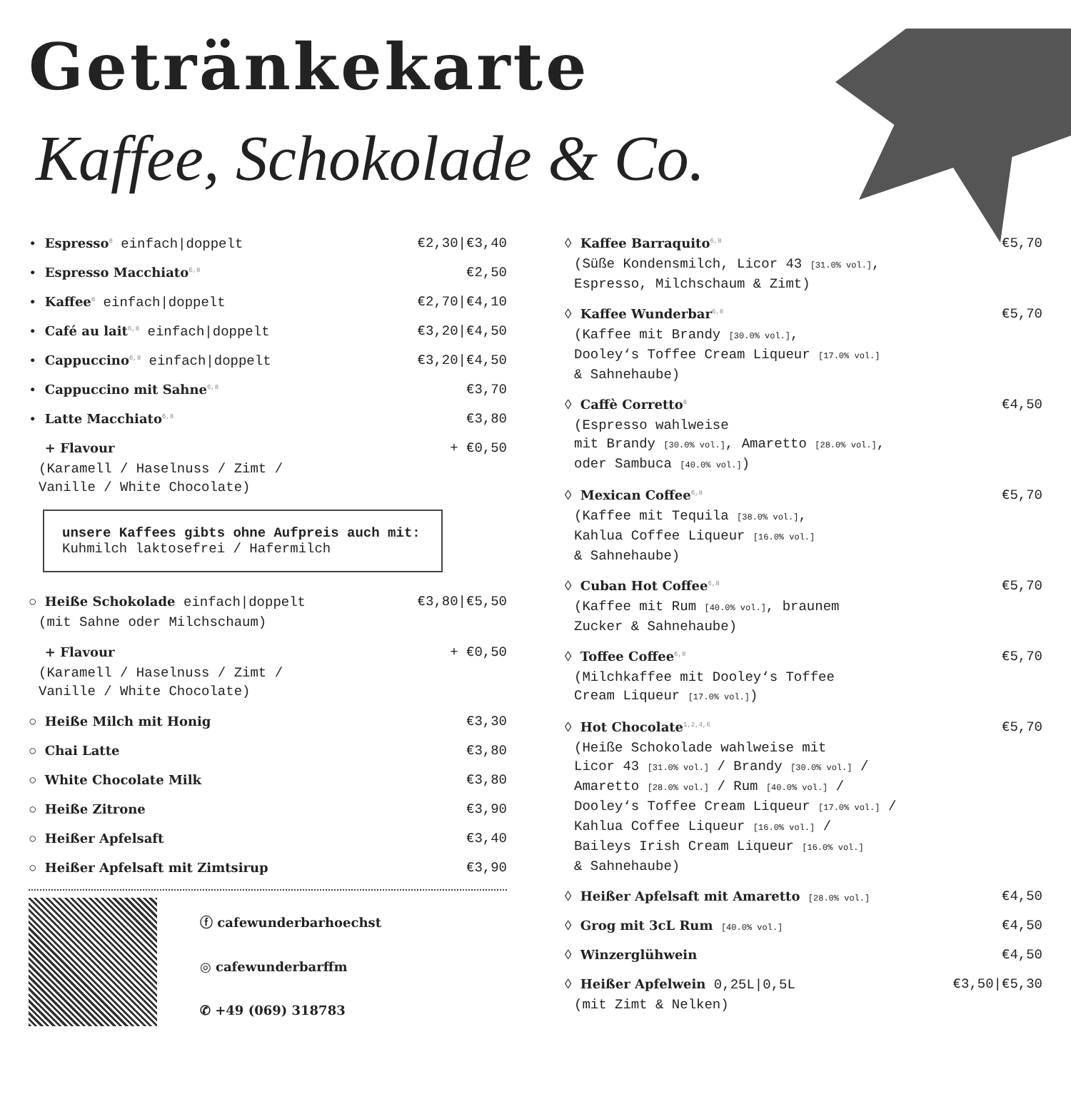Getränkekarte
Kaffee, Schokolade & Co.
• Espresso<sup>8</sup> einfach|doppelt €2,30|€3,40
• Espresso Macchiato<sup>6,8</sup> €2,50
• Kaffee<sup>8</sup> einfach|doppelt €2,70|€4,10
• Café au lait<sup>6,8</sup> einfach|doppelt €3,20|€4,50
• Cappuccino<sup>6,8</sup> einfach|doppelt €3,20|€4,50
• Cappuccino mit Sahne<sup>6,8</sup> €3,70
• Latte Macchiato<sup>6,8</sup> €3,80
+ Flavour + €0,50
(Karamell / Haselnuss / Zimt /
Vanille / White Chocolate)
unsere Kaffees gibts ohne Aufpreis auch mit:
Kuhmilch laktosefrei / Hafermilch
○ Heiße Schokolade einfach|doppelt €3,80|€5,50
(mit Sahne oder Milchschaum)
+ Flavour + €0,50
(Karamell / Haselnuss / Zimt /
Vanille / White Chocolate)
○ Heiße Milch mit Honig €3,30
○ Chai Latte €3,80
○ White Chocolate Milk €3,80
○ Heiße Zitrone €3,90
○ Heißer Apfelsaft €3,40
○ Heißer Apfelsaft mit Zimtsirup €3,90
ⓕ cafewunderbarhoechst
◎ cafewunderbarffm
✆ +49 (069) 318783
◊ Kaffee Barraquito<sup>6,8</sup> €5,70
(Süße Kondensmilch, Licor 43 [31.0% vol.],
Espresso, Milchschaum & Zimt)
◊ Kaffee Wunderbar<sup>6,8</sup> €5,70
(Kaffee mit Brandy [30.0% vol.],
Dooley‘s Toffee Cream Liqueur [17.0% vol.]
& Sahnehaube)
◊ Caffè Corretto<sup>8</sup> €4,50
(Espresso wahlweise
mit Brandy [30.0% vol.], Amaretto [28.0% vol.],
oder Sambuca [40.0% vol.])
◊ Mexican Coffee<sup>6,8</sup> €5,70
(Kaffee mit Tequila [38.0% vol.],
Kahlua Coffee Liqueur [16.0% vol.]
& Sahnehaube)
◊ Cuban Hot Coffee<sup>6,8</sup> €5,70
(Kaffee mit Rum [40.0% vol.], braunem
Zucker & Sahnehaube)
◊ Toffee Coffee<sup>6,8</sup> €5,70
(Milchkaffee mit Dooley‘s Toffee
Cream Liqueur [17.0% vol.])
◊ Hot Chocolate<sup>1,2,4,6</sup> €5,70
(Heiße Schokolade wahlweise mit
Licor 43 [31.0% vol.] / Brandy [30.0% vol.] /
Amaretto [28.0% vol.] / Rum [40.0% vol.] /
Dooley‘s Toffee Cream Liqueur [17.0% vol.] /
Kahlua Coffee Liqueur [16.0% vol.] /
Baileys Irish Cream Liqueur [16.0% vol.]
& Sahnehaube)
◊ Heißer Apfelsaft mit Amaretto [28.0% vol.] €4,50
◊ Grog mit 3cL Rum [40.0% vol.] €4,50
◊ Winzerglühwein €4,50
◊ Heißer Apfelwein 0,25L|0,5L €3,50|€5,30
(mit Zimt & Nelken)